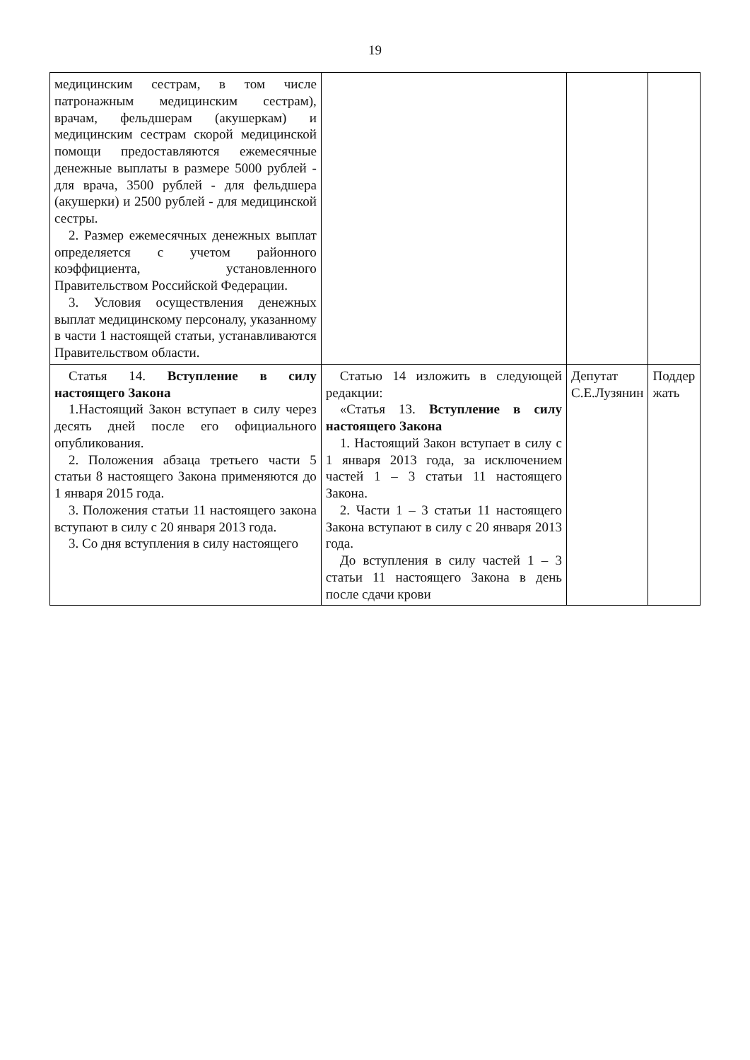19
| медицинским сестрам, в том числе патронажным медицинским сестрам), врачам, фельдшерам (акушеркам) и медицинским сестрам скорой медицинской помощи предоставляются ежемесячные денежные выплаты в размере 5000 рублей - для врача, 3500 рублей - для фельдшера (акушерки) и 2500 рублей - для медицинской сестры. 2. Размер ежемесячных денежных выплат определяется с учетом районного коэффициента, установленного Правительством Российской Федерации. 3. Условия осуществления денежных выплат медицинскому персоналу, указанному в части 1 настоящей статьи, устанавливаются Правительством области. | | | |
| Статья 14. Вступление в силу настоящего Закона 1.Настоящий Закон вступает в силу через десять дней после его официального опубликования. 2. Положения абзаца третьего части 5 статьи 8 настоящего Закона применяются до 1 января 2015 года. 3. Положения статьи 11 настоящего закона вступают в силу с 20 января 2013 года. 3. Со дня вступления в силу настоящего | Статью 14 изложить в следующей редакции: «Статья 13. Вступление в силу настоящего Закона 1. Настоящий Закон вступает в силу с 1 января 2013 года, за исключением частей 1 – 3 статьи 11 настоящего Закона. 2. Части 1 – 3 статьи 11 настоящего Закона вступают в силу с 20 января 2013 года. До вступления в силу частей 1 – 3 статьи 11 настоящего Закона в день после сдачи крови | Депутат С.Е.Лузянин | Поддер жать |